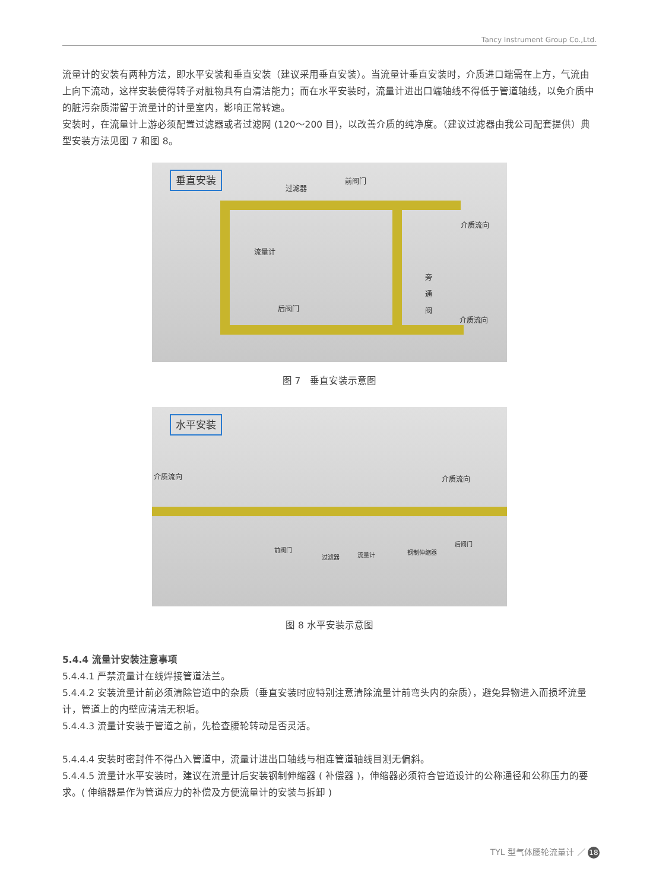Tancy Instrument Group Co.,Ltd.
流量计的安装有两种方法，即水平安装和垂直安装（建议采用垂直安装）。当流量计垂直安装时，介质进口端需在上方，气流由上向下流动，这样安装使得转子对脏物具有自清洁能力；而在水平安装时，流量计进出口端轴线不得低于管道轴线，以免介质中的脏污杂质滞留于流量计的计量室内，影响正常转速。
安装时，在流量计上游必须配置过滤器或者过滤网 (120～200 目)，以改善介质的纯净度。（建议过滤器由我公司配套提供）典型安装方法见图 7 和图 8。
垂直安装
过滤器
前阀门
介质流向
流量计
旁通阀
后阀门
介质流向
图 7　垂直安装示意图
水平安装
介质流向 介质流向
前阀门
过滤器 流量计 钢制伸缩器
后阀门
图 8 水平安装示意图
5.4.4 流量计安装注意事项
5.4.4.1 严禁流量计在线焊接管道法兰。
5.4.4.2 安装流量计前必须清除管道中的杂质（垂直安装时应特别注意清除流量计前弯头内的杂质），避免异物进入而损坏流量计，管道上的内壁应清洁无积垢。
5.4.4.3 流量计安装于管道之前，先检查腰轮转动是否灵活。
5.4.4.4 安装时密封件不得凸入管道中，流量计进出口轴线与相连管道轴线目测无偏斜。
5.4.4.5 流量计水平安装时，建议在流量计后安装钢制伸缩器 ( 补偿器 )，伸缩器必须符合管道设计的公称通径和公称压力的要求。( 伸缩器是作为管道应力的补偿及方便流量计的安装与拆卸 )
TYL 型气体腰轮流量计 ／ 18